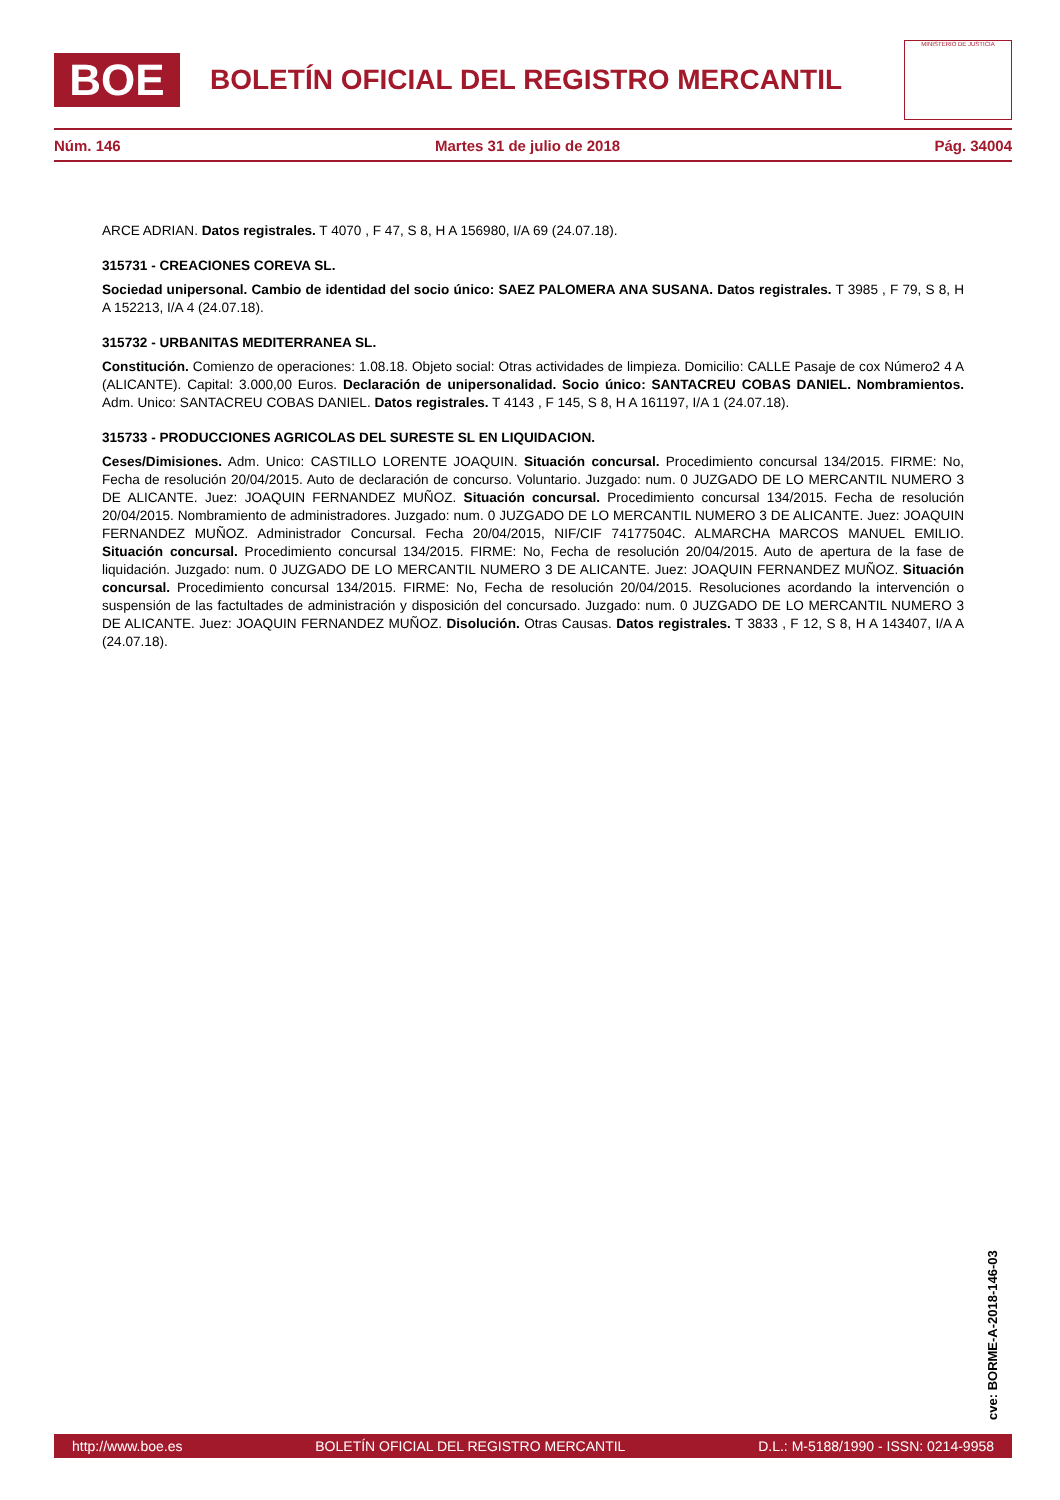BOE
BOLETÍN OFICIAL DEL REGISTRO MERCANTIL
MINISTERIO DE JUSTICIA
Núm. 146 Martes 31 de julio de 2018 Pág. 34004
ARCE ADRIAN. Datos registrales. T 4070 , F 47, S 8, H A 156980, I/A 69 (24.07.18).
315731 - CREACIONES COREVA SL.
Sociedad unipersonal. Cambio de identidad del socio único: SAEZ PALOMERA ANA SUSANA. Datos registrales. T 3985 , F 79, S 8, H A 152213, I/A 4 (24.07.18).
315732 - URBANITAS MEDITERRANEA SL.
Constitución. Comienzo de operaciones: 1.08.18. Objeto social: Otras actividades de limpieza. Domicilio: CALLE Pasaje de cox Número2 4 A (ALICANTE). Capital: 3.000,00 Euros. Declaración de unipersonalidad. Socio único: SANTACREU COBAS DANIEL. Nombramientos. Adm. Unico: SANTACREU COBAS DANIEL. Datos registrales. T 4143 , F 145, S 8, H A 161197, I/A 1 (24.07.18).
315733 - PRODUCCIONES AGRICOLAS DEL SURESTE SL EN LIQUIDACION.
Ceses/Dimisiones. Adm. Unico: CASTILLO LORENTE JOAQUIN. Situación concursal. Procedimiento concursal 134/2015. FIRME: No, Fecha de resolución 20/04/2015. Auto de declaración de concurso. Voluntario. Juzgado: num. 0 JUZGADO DE LO MERCANTIL NUMERO 3 DE ALICANTE. Juez: JOAQUIN FERNANDEZ MUÑOZ. Situación concursal. Procedimiento concursal 134/2015. Fecha de resolución 20/04/2015. Nombramiento de administradores. Juzgado: num. 0 JUZGADO DE LO MERCANTIL NUMERO 3 DE ALICANTE. Juez: JOAQUIN FERNANDEZ MUÑOZ. Administrador Concursal. Fecha 20/04/2015, NIF/CIF 74177504C. ALMARCHA MARCOS MANUEL EMILIO. Situación concursal. Procedimiento concursal 134/2015. FIRME: No, Fecha de resolución 20/04/2015. Auto de apertura de la fase de liquidación. Juzgado: num. 0 JUZGADO DE LO MERCANTIL NUMERO 3 DE ALICANTE. Juez: JOAQUIN FERNANDEZ MUÑOZ. Situación concursal. Procedimiento concursal 134/2015. FIRME: No, Fecha de resolución 20/04/2015. Resoluciones acordando la intervención o suspensión de las factultades de administración y disposición del concursado. Juzgado: num. 0 JUZGADO DE LO MERCANTIL NUMERO 3 DE ALICANTE. Juez: JOAQUIN FERNANDEZ MUÑOZ. Disolución. Otras Causas. Datos registrales. T 3833 , F 12, S 8, H A 143407, I/A A (24.07.18).
cve: BORME-A-2018-146-03
http://www.boe.es BOLETÍN OFICIAL DEL REGISTRO MERCANTIL D.L.: M-5188/1990 - ISSN: 0214-9958